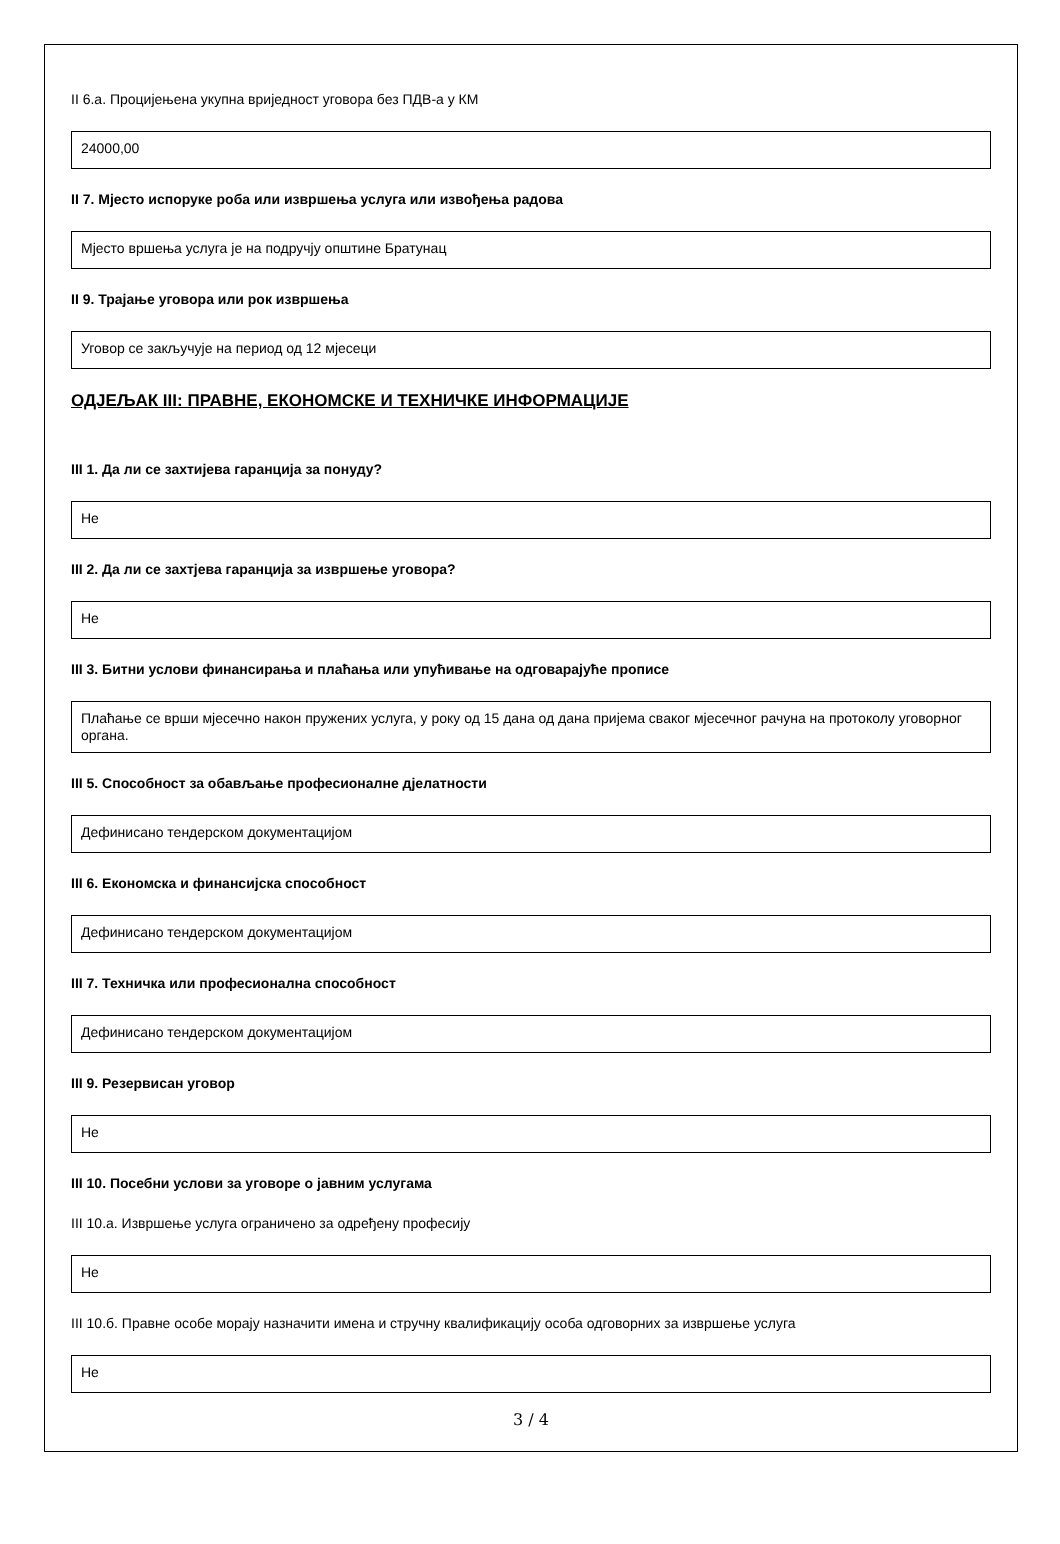II 6.а. Процијењена укупна вриједност уговора без ПДВ-а у КМ
24000,00
II 7. Мјесто испоруке роба или извршења услуга или извођења радова
Мјесто вршења услуга је на подручју општине Братунац
II 9. Трајање уговора или рок извршења
Уговор се закључује на период од 12 мјесеци
ОДЈЕЉАК III: ПРАВНЕ, ЕКОНОМСКЕ И ТЕХНИЧКЕ ИНФОРМАЦИЈЕ
III 1. Да ли се захтијева гаранција за понуду?
Не
III 2. Да ли се захтјева гаранција за извршење уговора?
Не
III 3. Битни услови финансирања и плаћања или упућивање на одговарајуће прописе
Плаћање се врши мјесечно након пружених услуга, у року од 15 дана од дана пријема сваког мјесечног рачуна на протоколу уговорног органа.
III 5. Способност за обављање професионалне дјелатности
Дефинисано тендерском документацијом
III 6. Економска и финансијска способност
Дефинисано тендерском документацијом
III 7. Техничка или професионална способност
Дефинисано тендерском документацијом
III 9. Резервисан уговор
Не
III 10. Посебни услови за уговоре о јавним услугама
III 10.а. Извршење услуга ограничено за одређену професију
Не
III 10.б. Правне особе морају назначити имена и стручну квалификацију особа одговорних за извршење услуга
Не
3 / 4